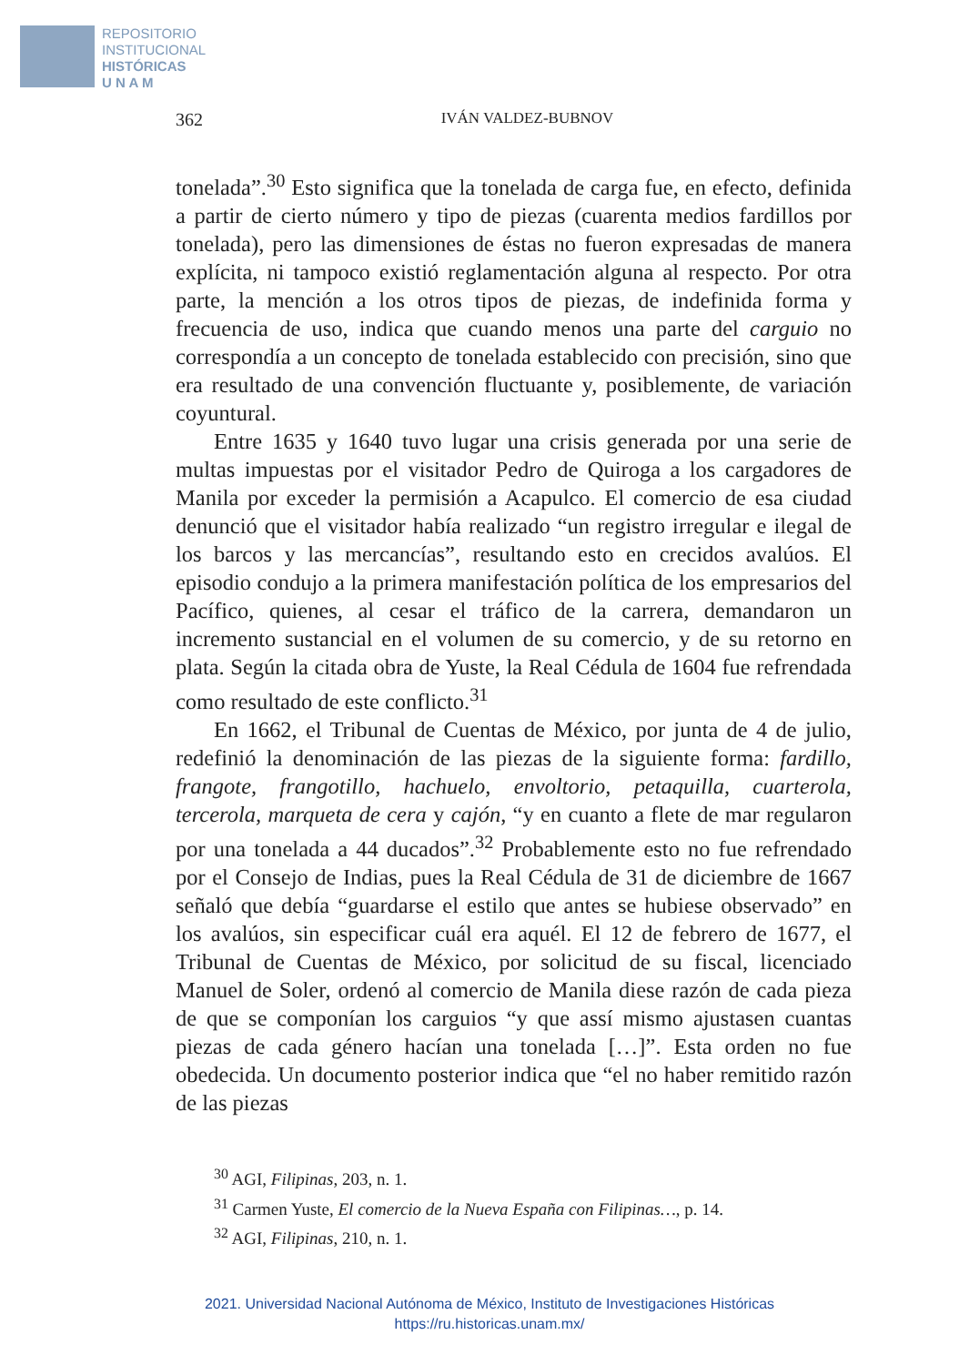REPOSITORIO
INSTITUCIONAL
HISTÓRICAS
U N A M
362 IVÁN VALDEZ-BUBNOV
tonelada”.<sup>30</sup> Esto significa que la tonelada de carga fue, en efecto, definida a partir de cierto número y tipo de piezas (cuarenta medios fardillos por tonelada), pero las dimensiones de éstas no fueron expresadas de manera explícita, ni tampoco existió reglamentación alguna al respecto. Por otra parte, la mención a los otros tipos de piezas, de indefinida forma y frecuencia de uso, indica que cuando menos una parte del carguio no correspondía a un concepto de tonelada establecido con precisión, sino que era resultado de una convención fluctuante y, posiblemente, de variación coyuntural.
Entre 1635 y 1640 tuvo lugar una crisis generada por una serie de multas impuestas por el visitador Pedro de Quiroga a los cargadores de Manila por exceder la permisión a Acapulco. El comercio de esa ciudad denunció que el visitador había realizado “un registro irregular e ilegal de los barcos y las mercancías”, resultando esto en crecidos avalúos. El episodio condujo a la primera manifestación política de los empresarios del Pacífico, quienes, al cesar el tráfico de la carrera, demandaron un incremento sustancial en el volumen de su comercio, y de su retorno en plata. Según la citada obra de Yuste, la Real Cédula de 1604 fue refrendada como resultado de este conflicto.<sup>31</sup>
En 1662, el Tribunal de Cuentas de México, por junta de 4 de julio, redefinió la denominación de las piezas de la siguiente forma: fardillo, frangote, frangotillo, hachuelo, envoltorio, petaquilla, cuarterola, tercerola, marqueta de cera y cajón, “y en cuanto a flete de mar regularon por una tonelada a 44 ducados”.<sup>32</sup> Probablemente esto no fue refrendado por el Consejo de Indias, pues la Real Cédula de 31 de diciembre de 1667 señaló que debía “guardarse el estilo que antes se hubiese observado” en los avalúos, sin especificar cuál era aquél. El 12 de febrero de 1677, el Tribunal de Cuentas de México, por solicitud de su fiscal, licenciado Manuel de Soler, ordenó al comercio de Manila diese razón de cada pieza de que se componían los carguios “y que assí mismo ajustasen cuantas piezas de cada género hacían una tonelada […]”. Esta orden no fue obedecida. Un documento posterior indica que “el no haber remitido razón de las piezas
<sup>30</sup> AGI, Filipinas, 203, n. 1.
<sup>31</sup> Carmen Yuste, El comercio de la Nueva España con Filipinas…, p. 14.
<sup>32</sup> AGI, Filipinas, 210, n. 1.
2021. Universidad Nacional Autónoma de México, Instituto de Investigaciones Históricas
https://ru.historicas.unam.mx/